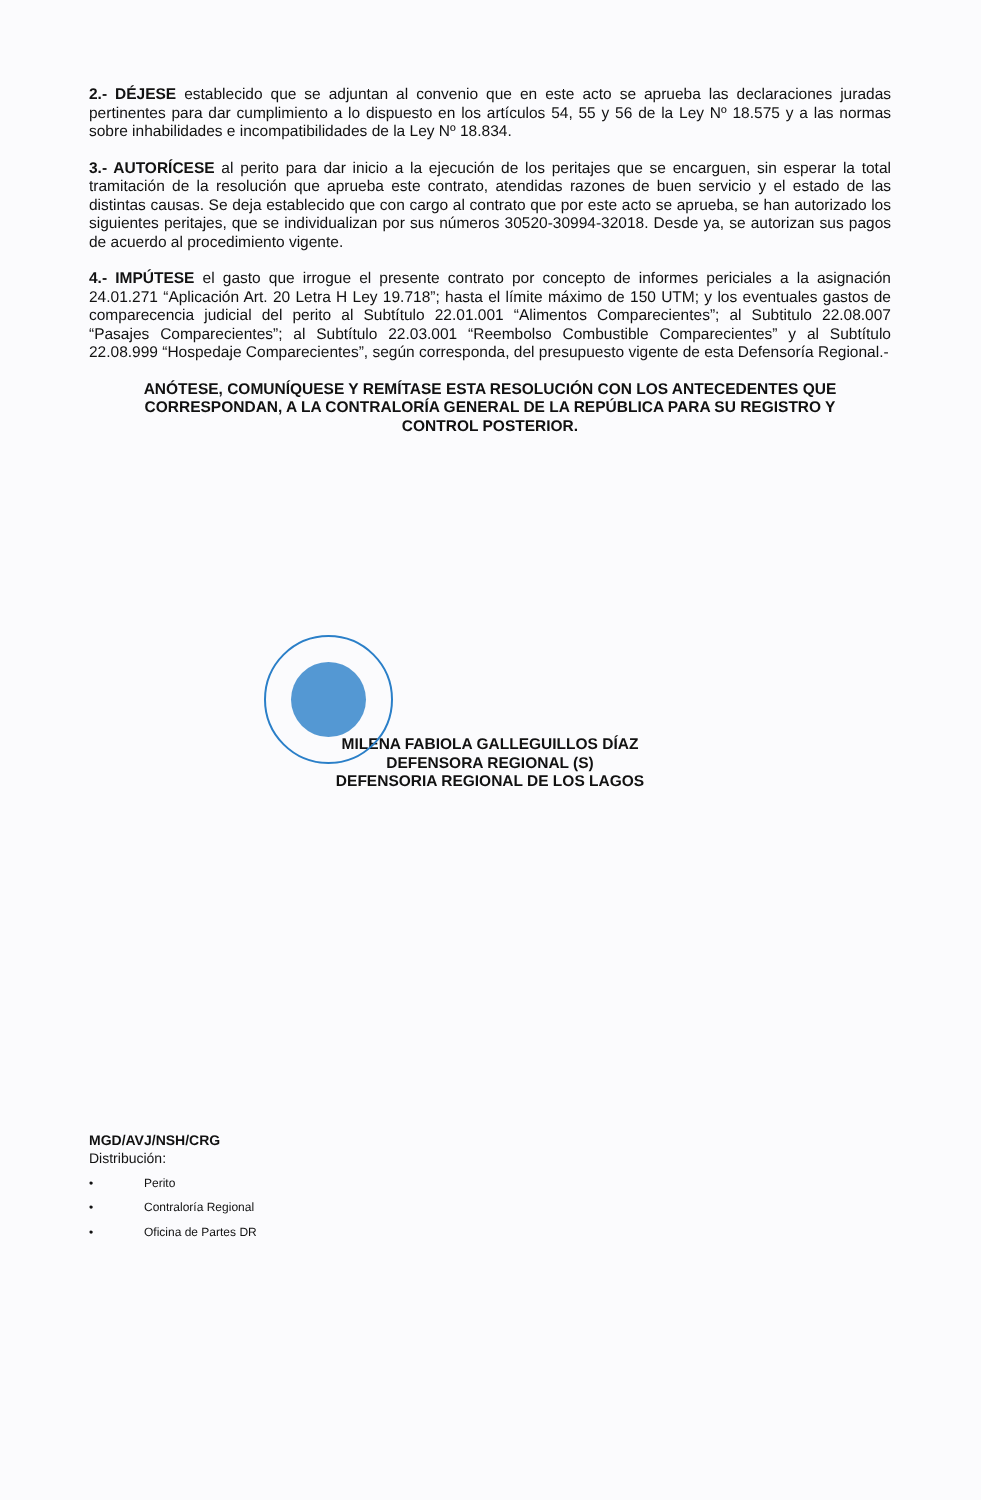2.- DÉJESE establecido que se adjuntan al convenio que en este acto se aprueba las declaraciones juradas pertinentes para dar cumplimiento a lo dispuesto en los artículos 54, 55 y 56 de la Ley Nº 18.575 y a las normas sobre inhabilidades e incompatibilidades de la Ley Nº 18.834.
3.- AUTORÍCESE al perito para dar inicio a la ejecución de los peritajes que se encarguen, sin esperar la total tramitación de la resolución que aprueba este contrato, atendidas razones de buen servicio y el estado de las distintas causas. Se deja establecido que con cargo al contrato que por este acto se aprueba, se han autorizado los siguientes peritajes, que se individualizan por sus números 30520-30994-32018. Desde ya, se autorizan sus pagos de acuerdo al procedimiento vigente.
4.- IMPÚTESE el gasto que irrogue el presente contrato por concepto de informes periciales a la asignación 24.01.271 “Aplicación Art. 20 Letra H Ley 19.718”; hasta el límite máximo de 150 UTM; y los eventuales gastos de comparecencia judicial del perito al Subtítulo 22.01.001 “Alimentos Comparecientes”; al Subtitulo 22.08.007 “Pasajes Comparecientes”; al Subtítulo 22.03.001 “Reembolso Combustible Comparecientes” y al Subtítulo 22.08.999 “Hospedaje Comparecientes”, según corresponda, del presupuesto vigente de esta Defensoría Regional.-
ANÓTESE, COMUNÍQUESE Y REMÍTASE ESTA RESOLUCIÓN CON LOS ANTECEDENTES QUE CORRESPONDAN, A LA CONTRALORÍA GENERAL DE LA REPÚBLICA PARA SU REGISTRO Y CONTROL POSTERIOR.
MILENA FABIOLA GALLEGUILLOS DÍAZ
DEFENSORA REGIONAL (S)
DEFENSORIA REGIONAL DE LOS LAGOS
MGD/AVJ/NSH/CRG
Distribución:
• Perito
• Contraloría Regional
• Oficina de Partes DR